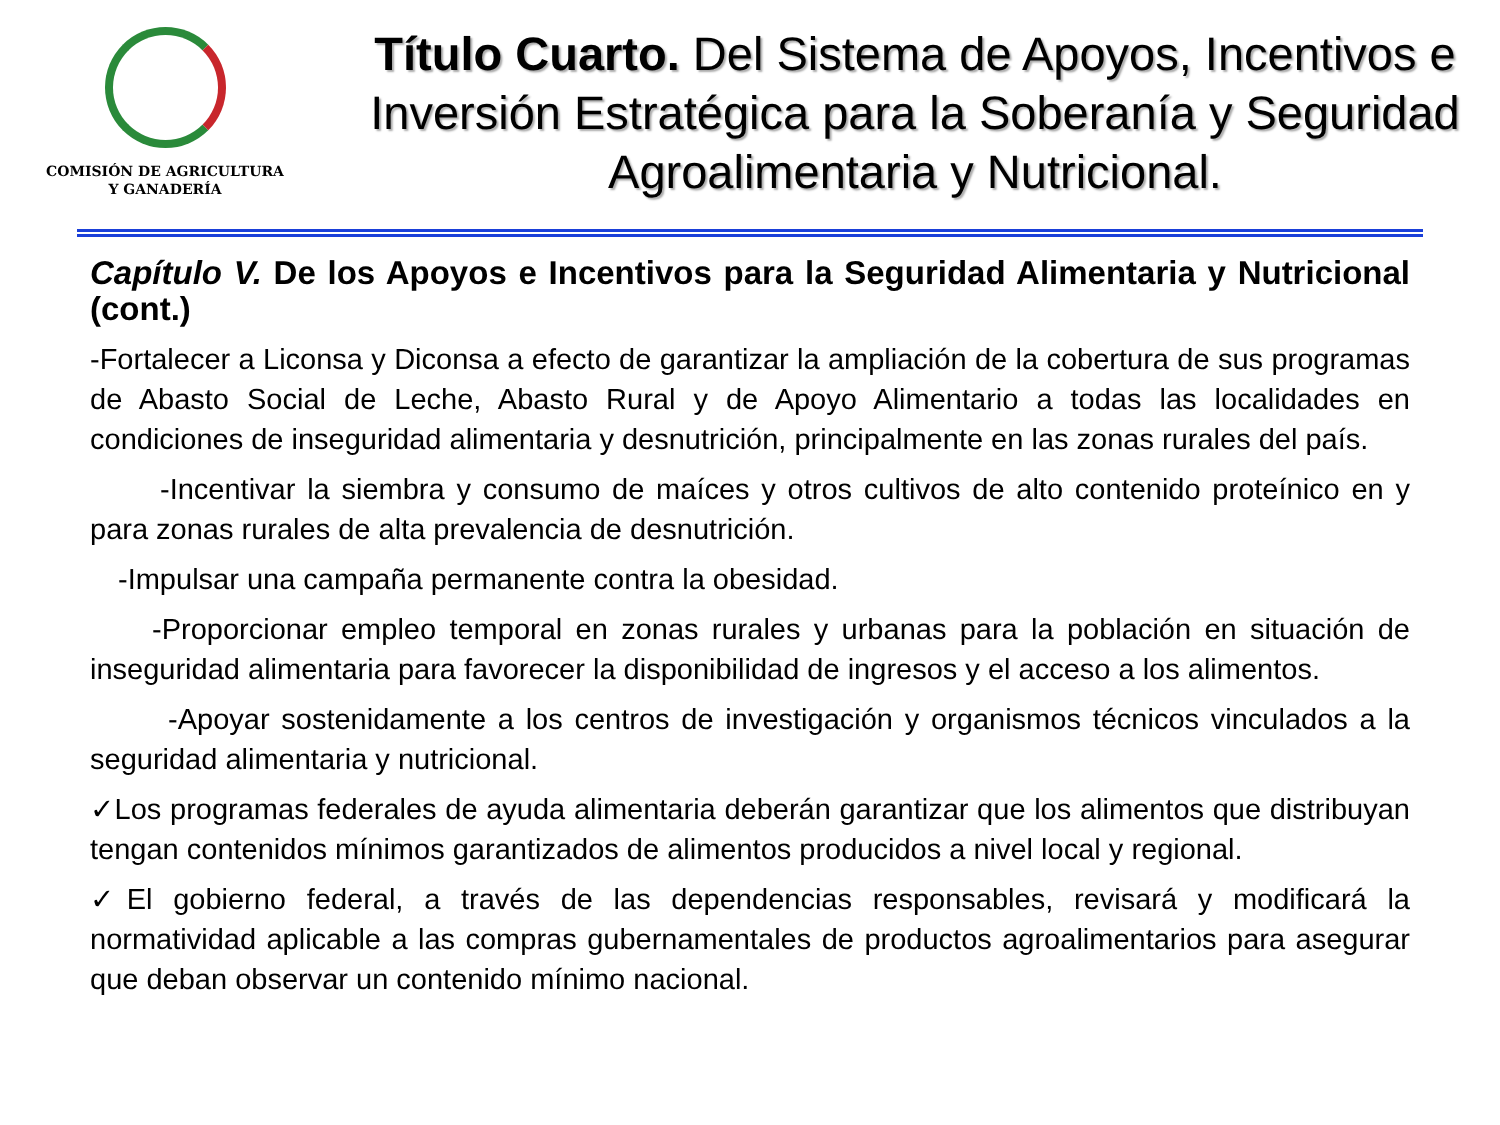COMISIÓN DE AGRICULTURA
Y GANADERÍA
Título Cuarto. Del Sistema de Apoyos, Incentivos e Inversión Estratégica para la Soberanía y Seguridad Agroalimentaria y Nutricional.
Capítulo V. De los Apoyos e Incentivos para la Seguridad Alimentaria y Nutricional (cont.)
-Fortalecer a Liconsa y Diconsa a efecto de garantizar la ampliación de la cobertura de sus programas de Abasto Social de Leche, Abasto Rural y de Apoyo Alimentario a todas las localidades en condiciones de inseguridad alimentaria y desnutrición, principalmente en las zonas rurales del país.
-Incentivar la siembra y consumo de maíces y otros cultivos de alto contenido proteínico en y para zonas rurales de alta prevalencia de desnutrición.
-Impulsar una campaña permanente contra la obesidad.
-Proporcionar empleo temporal en zonas rurales y urbanas para la población en situación de inseguridad alimentaria para favorecer la disponibilidad de ingresos y el acceso a los alimentos.
-Apoyar sostenidamente a los centros de investigación y organismos técnicos vinculados a la seguridad alimentaria y nutricional.
✓Los programas federales de ayuda alimentaria deberán garantizar que los alimentos que distribuyan tengan contenidos mínimos garantizados de alimentos producidos a nivel local y regional.
✓El gobierno federal, a través de las dependencias responsables, revisará y modificará la normatividad aplicable a las compras gubernamentales de productos agroalimentarios para asegurar que deban observar un contenido mínimo nacional.